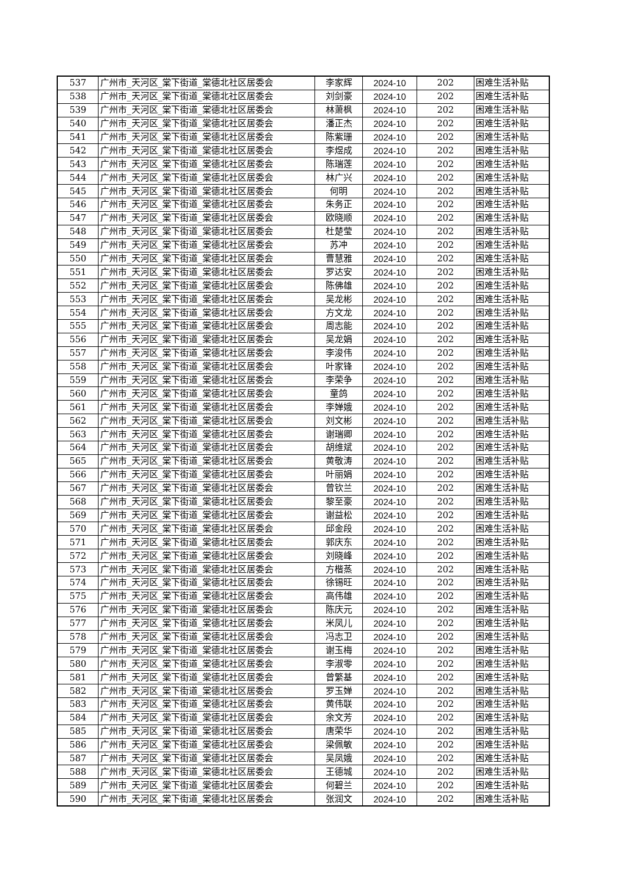| 537 | 广州市_天河区_棠下街道_棠德北社区居委会 | 李家辉 | 2024-10 | 202 | 困难生活补贴 |
| 538 | 广州市_天河区_棠下街道_棠德北社区居委会 | 刘剑豪 | 2024-10 | 202 | 困难生活补贴 |
| 539 | 广州市_天河区_棠下街道_棠德北社区居委会 | 林萧枫 | 2024-10 | 202 | 困难生活补贴 |
| 540 | 广州市_天河区_棠下街道_棠德北社区居委会 | 潘正杰 | 2024-10 | 202 | 困难生活补贴 |
| 541 | 广州市_天河区_棠下街道_棠德北社区居委会 | 陈紫珊 | 2024-10 | 202 | 困难生活补贴 |
| 542 | 广州市_天河区_棠下街道_棠德北社区居委会 | 李煜成 | 2024-10 | 202 | 困难生活补贴 |
| 543 | 广州市_天河区_棠下街道_棠德北社区居委会 | 陈瑞莲 | 2024-10 | 202 | 困难生活补贴 |
| 544 | 广州市_天河区_棠下街道_棠德北社区居委会 | 林广兴 | 2024-10 | 202 | 困难生活补贴 |
| 545 | 广州市_天河区_棠下街道_棠德北社区居委会 | 何明 | 2024-10 | 202 | 困难生活补贴 |
| 546 | 广州市_天河区_棠下街道_棠德北社区居委会 | 朱务正 | 2024-10 | 202 | 困难生活补贴 |
| 547 | 广州市_天河区_棠下街道_棠德北社区居委会 | 欧晓顺 | 2024-10 | 202 | 困难生活补贴 |
| 548 | 广州市_天河区_棠下街道_棠德北社区居委会 | 杜楚莹 | 2024-10 | 202 | 困难生活补贴 |
| 549 | 广州市_天河区_棠下街道_棠德北社区居委会 | 苏冲 | 2024-10 | 202 | 困难生活补贴 |
| 550 | 广州市_天河区_棠下街道_棠德北社区居委会 | 曹慧雅 | 2024-10 | 202 | 困难生活补贴 |
| 551 | 广州市_天河区_棠下街道_棠德北社区居委会 | 罗达安 | 2024-10 | 202 | 困难生活补贴 |
| 552 | 广州市_天河区_棠下街道_棠德北社区居委会 | 陈佛雄 | 2024-10 | 202 | 困难生活补贴 |
| 553 | 广州市_天河区_棠下街道_棠德北社区居委会 | 吴龙彬 | 2024-10 | 202 | 困难生活补贴 |
| 554 | 广州市_天河区_棠下街道_棠德北社区居委会 | 方文龙 | 2024-10 | 202 | 困难生活补贴 |
| 555 | 广州市_天河区_棠下街道_棠德北社区居委会 | 周志能 | 2024-10 | 202 | 困难生活补贴 |
| 556 | 广州市_天河区_棠下街道_棠德北社区居委会 | 吴龙娟 | 2024-10 | 202 | 困难生活补贴 |
| 557 | 广州市_天河区_棠下街道_棠德北社区居委会 | 李浚伟 | 2024-10 | 202 | 困难生活补贴 |
| 558 | 广州市_天河区_棠下街道_棠德北社区居委会 | 叶家锋 | 2024-10 | 202 | 困难生活补贴 |
| 559 | 广州市_天河区_棠下街道_棠德北社区居委会 | 李荣争 | 2024-10 | 202 | 困难生活补贴 |
| 560 | 广州市_天河区_棠下街道_棠德北社区居委会 | 童鸽 | 2024-10 | 202 | 困难生活补贴 |
| 561 | 广州市_天河区_棠下街道_棠德北社区居委会 | 李婵娥 | 2024-10 | 202 | 困难生活补贴 |
| 562 | 广州市_天河区_棠下街道_棠德北社区居委会 | 刘文彬 | 2024-10 | 202 | 困难生活补贴 |
| 563 | 广州市_天河区_棠下街道_棠德北社区居委会 | 谢瑞卿 | 2024-10 | 202 | 困难生活补贴 |
| 564 | 广州市_天河区_棠下街道_棠德北社区居委会 | 胡维斌 | 2024-10 | 202 | 困难生活补贴 |
| 565 | 广州市_天河区_棠下街道_棠德北社区居委会 | 黄敬涛 | 2024-10 | 202 | 困难生活补贴 |
| 566 | 广州市_天河区_棠下街道_棠德北社区居委会 | 叶丽娟 | 2024-10 | 202 | 困难生活补贴 |
| 567 | 广州市_天河区_棠下街道_棠德北社区居委会 | 曾钦兰 | 2024-10 | 202 | 困难生活补贴 |
| 568 | 广州市_天河区_棠下街道_棠德北社区居委会 | 黎至豪 | 2024-10 | 202 | 困难生活补贴 |
| 569 | 广州市_天河区_棠下街道_棠德北社区居委会 | 谢益松 | 2024-10 | 202 | 困难生活补贴 |
| 570 | 广州市_天河区_棠下街道_棠德北社区居委会 | 邱金段 | 2024-10 | 202 | 困难生活补贴 |
| 571 | 广州市_天河区_棠下街道_棠德北社区居委会 | 郭庆东 | 2024-10 | 202 | 困难生活补贴 |
| 572 | 广州市_天河区_棠下街道_棠德北社区居委会 | 刘晓峰 | 2024-10 | 202 | 困难生活补贴 |
| 573 | 广州市_天河区_棠下街道_棠德北社区居委会 | 方楷蒸 | 2024-10 | 202 | 困难生活补贴 |
| 574 | 广州市_天河区_棠下街道_棠德北社区居委会 | 徐锡旺 | 2024-10 | 202 | 困难生活补贴 |
| 575 | 广州市_天河区_棠下街道_棠德北社区居委会 | 高伟雄 | 2024-10 | 202 | 困难生活补贴 |
| 576 | 广州市_天河区_棠下街道_棠德北社区居委会 | 陈庆元 | 2024-10 | 202 | 困难生活补贴 |
| 577 | 广州市_天河区_棠下街道_棠德北社区居委会 | 米凤儿 | 2024-10 | 202 | 困难生活补贴 |
| 578 | 广州市_天河区_棠下街道_棠德北社区居委会 | 冯志卫 | 2024-10 | 202 | 困难生活补贴 |
| 579 | 广州市_天河区_棠下街道_棠德北社区居委会 | 谢玉梅 | 2024-10 | 202 | 困难生活补贴 |
| 580 | 广州市_天河区_棠下街道_棠德北社区居委会 | 李淑零 | 2024-10 | 202 | 困难生活补贴 |
| 581 | 广州市_天河区_棠下街道_棠德北社区居委会 | 曾繁基 | 2024-10 | 202 | 困难生活补贴 |
| 582 | 广州市_天河区_棠下街道_棠德北社区居委会 | 罗玉婵 | 2024-10 | 202 | 困难生活补贴 |
| 583 | 广州市_天河区_棠下街道_棠德北社区居委会 | 黄伟联 | 2024-10 | 202 | 困难生活补贴 |
| 584 | 广州市_天河区_棠下街道_棠德北社区居委会 | 余文芳 | 2024-10 | 202 | 困难生活补贴 |
| 585 | 广州市_天河区_棠下街道_棠德北社区居委会 | 唐荣华 | 2024-10 | 202 | 困难生活补贴 |
| 586 | 广州市_天河区_棠下街道_棠德北社区居委会 | 梁佩敏 | 2024-10 | 202 | 困难生活补贴 |
| 587 | 广州市_天河区_棠下街道_棠德北社区居委会 | 吴凤娥 | 2024-10 | 202 | 困难生活补贴 |
| 588 | 广州市_天河区_棠下街道_棠德北社区居委会 | 王德城 | 2024-10 | 202 | 困难生活补贴 |
| 589 | 广州市_天河区_棠下街道_棠德北社区居委会 | 何碧兰 | 2024-10 | 202 | 困难生活补贴 |
| 590 | 广州市_天河区_棠下街道_棠德北社区居委会 | 张润文 | 2024-10 | 202 | 困难生活补贴 |